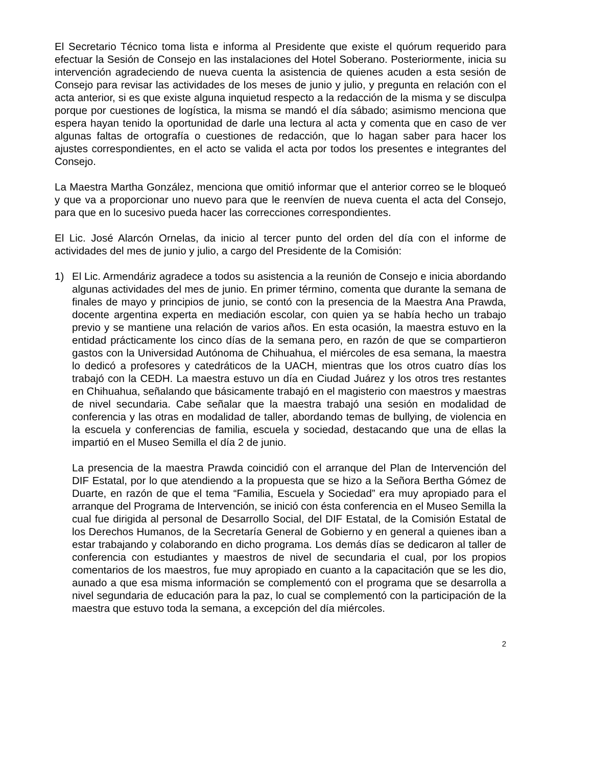El Secretario Técnico toma lista e informa al Presidente que existe el quórum requerido para efectuar la Sesión de Consejo en las instalaciones del Hotel Soberano. Posteriormente, inicia su intervención agradeciendo de nueva cuenta la asistencia de quienes acuden a esta sesión de Consejo para revisar las actividades de los meses de junio y julio, y pregunta en relación con el acta anterior, si es que existe alguna inquietud respecto a la redacción de la misma y se disculpa porque por cuestiones de logística, la misma se mandó el día sábado; asimismo menciona que espera hayan tenido la oportunidad de darle una lectura al acta y comenta que en caso de ver algunas faltas de ortografía o cuestiones de redacción, que lo hagan saber para hacer los ajustes correspondientes, en el acto se valida el acta por todos los presentes e integrantes del Consejo.
La Maestra Martha González, menciona que omitió informar que el anterior correo se le bloqueó y que va a proporcionar uno nuevo para que le reenvíen de nueva cuenta el acta del Consejo, para que en lo sucesivo pueda hacer las correcciones correspondientes.
El Lic. José Alarcón Ornelas, da inicio al tercer punto del orden del día con el informe de actividades del mes de junio y julio, a cargo del Presidente de la Comisión:
1) El Lic. Armendáriz agradece a todos su asistencia a la reunión de Consejo e inicia abordando algunas actividades del mes de junio. En primer término, comenta que durante la semana de finales de mayo y principios de junio, se contó con la presencia de la Maestra Ana Prawda, docente argentina experta en mediación escolar, con quien ya se había hecho un trabajo previo y se mantiene una relación de varios años. En esta ocasión, la maestra estuvo en la entidad prácticamente los cinco días de la semana pero, en razón de que se compartieron gastos con la Universidad Autónoma de Chihuahua, el miércoles de esa semana, la maestra lo dedicó a profesores y catedráticos de la UACH, mientras que los otros cuatro días los trabajó con la CEDH. La maestra estuvo un día en Ciudad Juárez y los otros tres restantes en Chihuahua, señalando que básicamente trabajó en el magisterio con maestros y maestras de nivel secundaria. Cabe señalar que la maestra trabajó una sesión en modalidad de conferencia y las otras en modalidad de taller, abordando temas de bullying, de violencia en la escuela y conferencias de familia, escuela y sociedad, destacando que una de ellas la impartió en el Museo Semilla el día 2 de junio.
La presencia de la maestra Prawda coincidió con el arranque del Plan de Intervención del DIF Estatal, por lo que atendiendo a la propuesta que se hizo a la Señora Bertha Gómez de Duarte, en razón de que el tema “Familia, Escuela y Sociedad” era muy apropiado para el arranque del Programa de Intervención, se inició con ésta conferencia en el Museo Semilla la cual fue dirigida al personal de Desarrollo Social, del DIF Estatal, de la Comisión Estatal de los Derechos Humanos, de la Secretaría General de Gobierno y en general a quienes iban a estar trabajando y colaborando en dicho programa. Los demás días se dedicaron al taller de conferencia con estudiantes y maestros de nivel de secundaria el cual, por los propios comentarios de los maestros, fue muy apropiado en cuanto a la capacitación que se les dio, aunado a que esa misma información se complementó con el programa que se desarrolla a nivel segundaria de educación para la paz, lo cual se complementó con la participación de la maestra que estuvo toda la semana, a excepción del día miércoles.
2